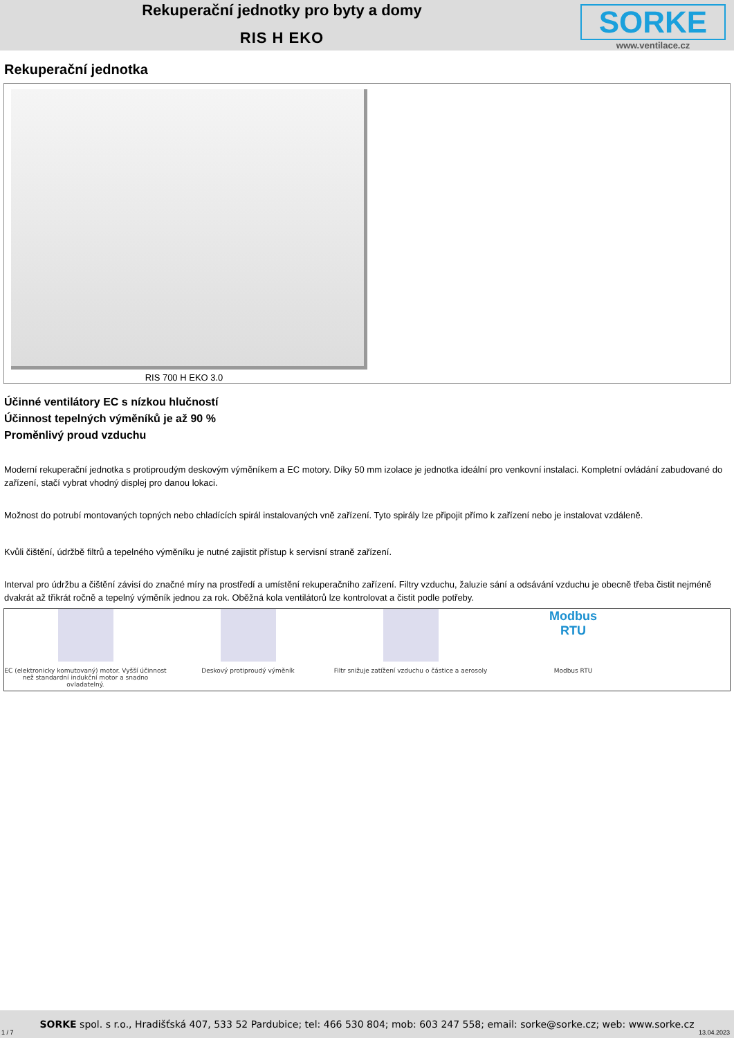Rekuperační jednotky pro byty a domy
RIS H EKO
SORKE
www.ventilace.cz
Rekuperační jednotka
RIS 700 H EKO 3.0
Účinné ventilátory EC s nízkou hlučností
Účinnost tepelných výměníků je až 90 %
Proměnlivý proud vzduchu
Moderní rekuperační jednotka s protiproudým deskovým výměníkem a EC motory. Díky 50 mm izolace je jednotka ideální pro venkovní instalaci. Kompletní ovládání zabudované do zařízení, stačí vybrat vhodný displej pro danou lokaci.
Možnost do potrubí montovaných topných nebo chladících spirál instalovaných vně zařízení. Tyto spirály lze připojit přímo k zařízení nebo je instalovat vzdáleně.
Kvůli čištění, údržbě filtrů a tepelného výměníku je nutné zajistit přístup k servisní straně zařízení.
Interval pro údržbu a čištění závisí do značné míry na prostředí a umístění rekuperačního zařízení. Filtry vzduchu, žaluzie sání a odsávání vzduchu je obecně třeba čistit nejméně dvakrát až třikrát ročně a tepelný výměník jednou za rok. Oběžná kola ventilátorů lze kontrolovat a čistit podle potřeby.
EC (elektronicky komutovaný) motor. Vyšší účinnost než standardní indukční motor a snadno ovladatelný.
Deskový protiproudý výměník Filtr snižuje zatížení vzduchu o částice a aerosoly
Modbus
RTU
Modbus RTU
SORKE spol. s r.o., Hradišťská 407, 533 52 Pardubice; tel: 466 530 804; mob: 603 247 558; email: sorke@sorke.cz; web: www.sorke.cz
1 / 7 13.04.2023